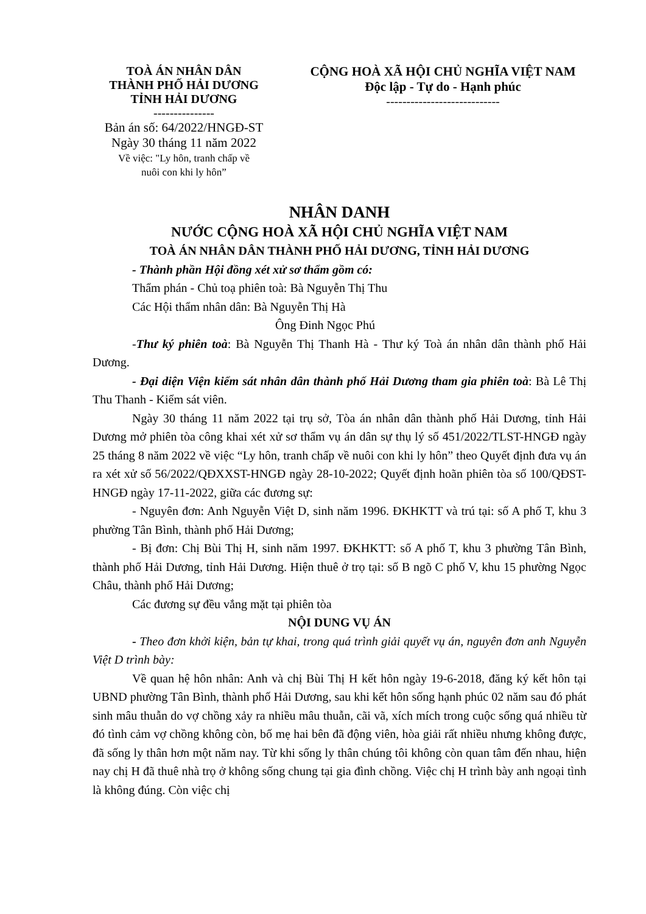TOÀ ÁN NHÂN DÂN
THÀNH PHỐ HẢI DƯƠNG
TỈNH HẢI DƯƠNG
---------------
Bản án số: 64/2022/HNGĐ-ST
Ngày 30 tháng 11 năm 2022
Về việc: "Ly hôn, tranh chấp về
nuôi con khi ly hôn”
CỘNG HOÀ XÃ HỘI CHỦ NGHĨA VIỆT NAM
Độc lập - Tự do - Hạnh phúc
----------------------------
NHÂN DANH
NƯỚC CỘNG HOÀ XÃ HỘI CHỦ NGHĨA VIỆT NAM
TOÀ ÁN NHÂN DÂN THÀNH PHỐ HẢI DƯƠNG, TỈNH HẢI DƯƠNG
- Thành phần Hội đồng xét xử sơ thẩm gồm có:
Thẩm phán - Chủ toạ phiên toà: Bà Nguyễn Thị Thu
Các Hội thẩm nhân dân: Bà Nguyễn Thị Hà
Ông Đinh Ngọc Phú
-Thư ký phiên toà: Bà Nguyễn Thị Thanh Hà - Thư ký Toà án nhân dân thành phố Hải Dương.
- Đại diện Viện kiểm sát nhân dân thành phố Hải Dương tham gia phiên toà: Bà Lê Thị Thu Thanh - Kiểm sát viên.
Ngày 30 tháng 11 năm 2022 tại trụ sở, Tòa án nhân dân thành phố Hải Dương, tỉnh Hải Dương mở phiên tòa công khai xét xử sơ thẩm vụ án dân sự thụ lý số 451/2022/TLST-HNGĐ ngày 25 tháng 8 năm 2022 về việc “Ly hôn, tranh chấp về nuôi con khi ly hôn” theo Quyết định đưa vụ án ra xét xử số 56/2022/QĐXXST-HNGĐ ngày 28-10-2022; Quyết định hoãn phiên tòa số 100/QĐST-HNGĐ ngày 17-11-2022, giữa các đương sự:
- Nguyên đơn: Anh Nguyễn Việt D, sinh năm 1996. ĐKHKTT và trú tại: số A phố T, khu 3 phường Tân Bình, thành phố Hải Dương;
- Bị đơn: Chị Bùi Thị H, sinh năm 1997. ĐKHKTT: số A phố T, khu 3 phường Tân Bình, thành phố Hải Dương, tỉnh Hải Dương. Hiện thuê ở trọ tại: số B ngõ C phố V, khu 15 phường Ngọc Châu, thành phố Hải Dương;
Các đương sự đều vắng mặt tại phiên tòa
NỘI DUNG VỤ ÁN
- Theo đơn khởi kiện, bản tự khai, trong quá trình giải quyết vụ án, nguyên đơn anh Nguyễn Việt D trình bày:
Về quan hệ hôn nhân: Anh và chị Bùi Thị H kết hôn ngày 19-6-2018, đăng ký kết hôn tại UBND phường Tân Bình, thành phố Hải Dương, sau khi kết hôn sống hạnh phúc 02 năm sau đó phát sinh mâu thuẫn do vợ chồng xảy ra nhiều mâu thuẫn, cãi vã, xích mích trong cuộc sống quá nhiều từ đó tình cảm vợ chồng không còn, bố mẹ hai bên đã động viên, hòa giải rất nhiều nhưng không được, đã sống ly thân hơn một năm nay. Từ khi sống ly thân chúng tôi không còn quan tâm đến nhau, hiện nay chị H đã thuê nhà trọ ở không sống chung tại gia đình chồng. Việc chị H trình bày anh ngoại tình là không đúng. Còn việc chị